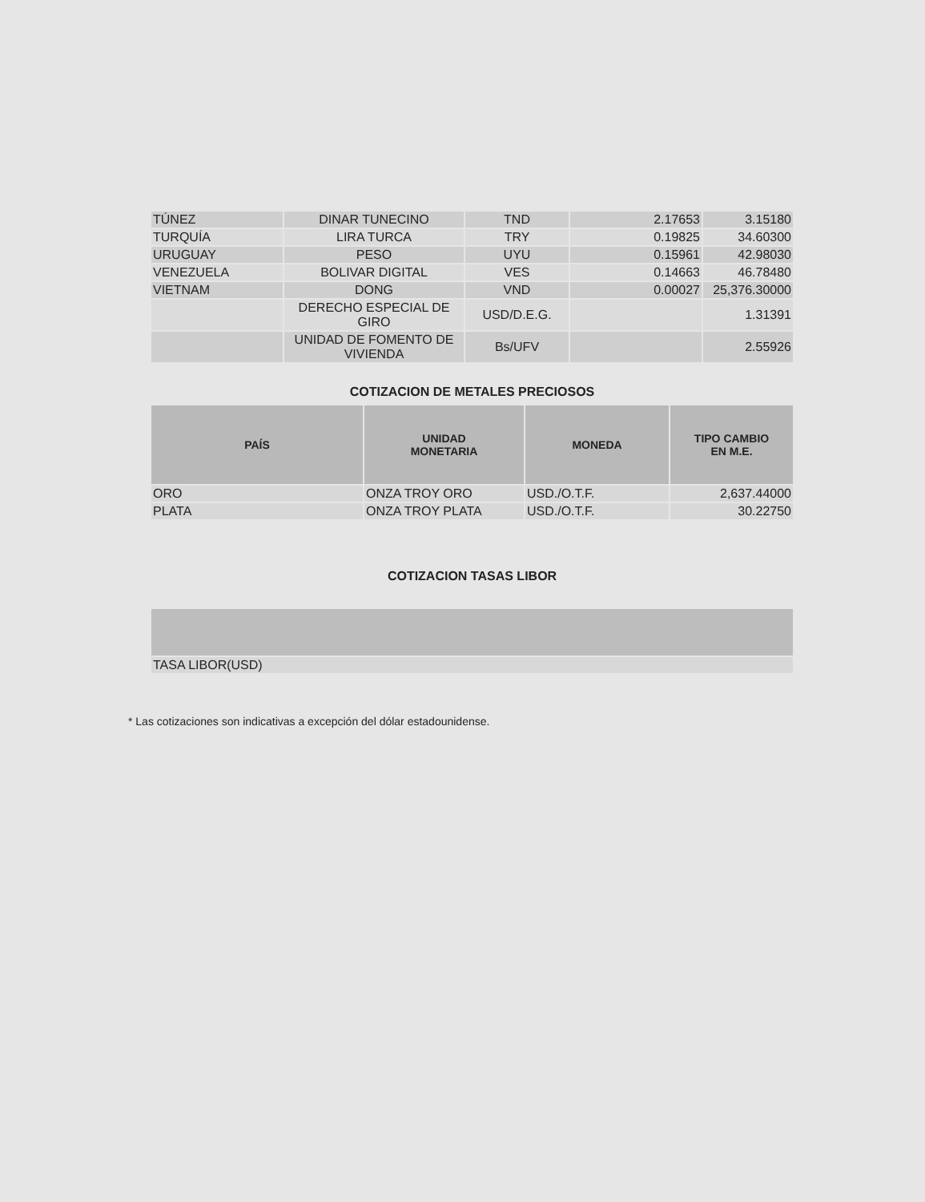| TÚNEZ | DINAR TUNECINO | TND | 2.17653 | 3.15180 |
| TURQUÍA | LIRA TURCA | TRY | 0.19825 | 34.60300 |
| URUGUAY | PESO | UYU | 0.15961 | 42.98030 |
| VENEZUELA | BOLIVAR DIGITAL | VES | 0.14663 | 46.78480 |
| VIETNAM | DONG | VND | 0.00027 | 25,376.30000 |
| | DERECHO ESPECIAL DE GIRO | USD/D.E.G. | | 1.31391 |
| | UNIDAD DE FOMENTO DE VIVIENDA | Bs/UFV | | 2.55926 |
COTIZACION DE METALES PRECIOSOS
| PAÍS | UNIDAD MONETARIA | MONEDA | TIPO CAMBIO EN M.E. |
| --- | --- | --- | --- |
| ORO | ONZA TROY ORO | USD./O.T.F. | 2,637.44000 |
| PLATA | ONZA TROY PLATA | USD./O.T.F. | 30.22750 |
COTIZACION TASAS LIBOR
| TASA LIBOR(USD) |
* Las cotizaciones son indicativas a excepción del dólar estadounidense.